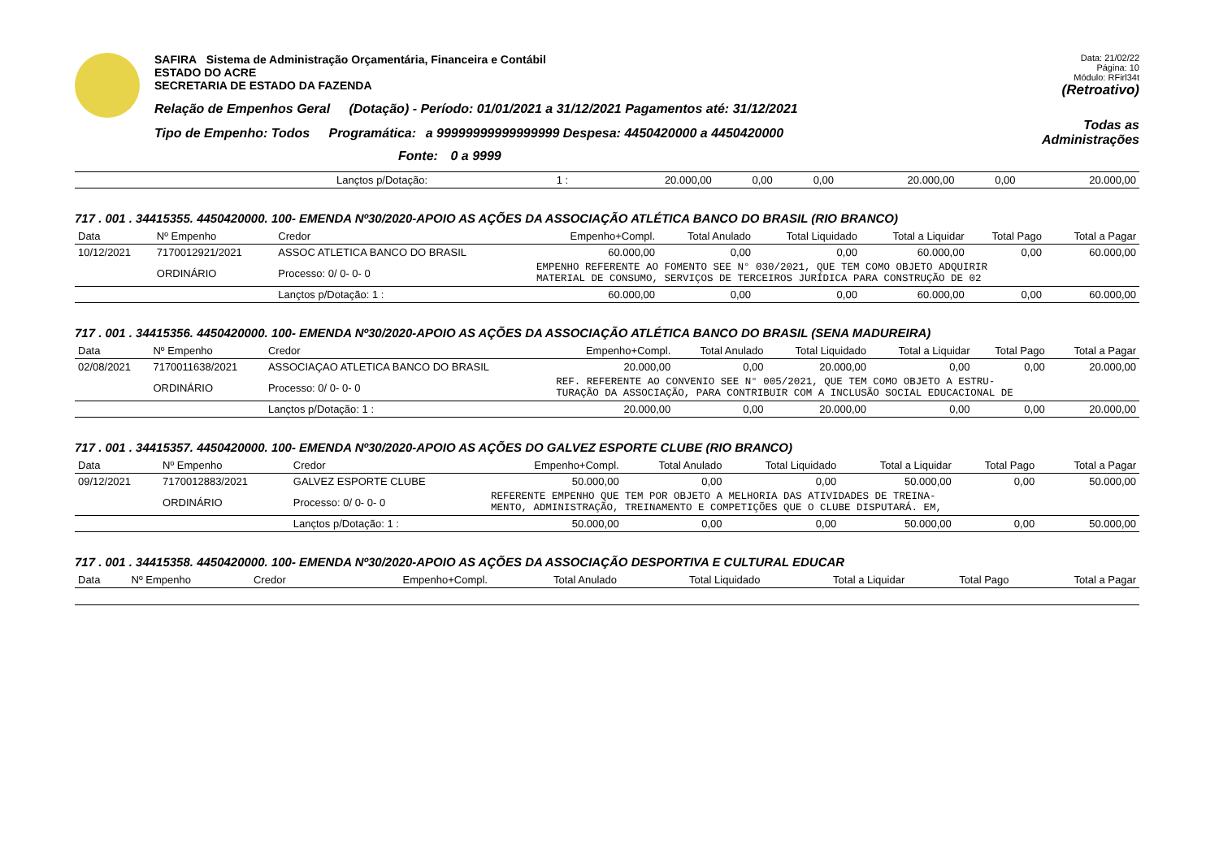SAFIRA Sistema de Administração Orçamentária, Financeira e Contábil
ESTADO DO ACRE
SECRETARIA DE ESTADO DA FAZENDA
Relação de Empenhos Geral (Dotação) - Período: 01/01/2021 a 31/12/2021 Pagamentos até: 31/12/2021
Tipo de Empenho: Todos Programática: a 99999999999999999 Despesa: 4450420000 a 4450420000
Fonte: 0 a 9999
Data: 21/02/22
Página: 10
Módulo: RFirl34t
(Retroativo)
Todas as Administrações
| | Lançtos p/Dotação: | 1 : | 20.000,00 | 0,00 | 0,00 | 20.000,00 | 0,00 | 20.000,00 |
717 . 001 . 34415355. 4450420000. 100- EMENDA Nº30/2020-APOIO AS AÇÕES DA ASSOCIAÇÃO ATLÉTICA BANCO DO BRASIL (RIO BRANCO)
| Data | Nº Empenho | Credor | Empenho+Compl. | Total Anulado | Total Liquidado | Total a Liquidar | Total Pago | Total a Pagar |
| --- | --- | --- | --- | --- | --- | --- | --- | --- |
| 10/12/2021 | 7170012921/2021 | ASSOC ATLETICA BANCO DO BRASIL | 60.000,00 | 0,00 | 0,00 | 60.000,00 | 0,00 | 60.000,00 |
| | ORDINÁRIO | Processo: 0/ 0- 0- 0 | EMPENHO REFERENTE AO FOMENTO SEE N° 030/2021, QUE TEM COMO OBJETO ADQUIRIR MATERIAL DE CONSUMO, SERVIÇOS DE TERCEIROS JURÍDICA PARA CONSTRUÇÃO DE 02 | | | | | |
| | | Lançtos p/Dotação: 1 : | 60.000,00 | 0,00 | 0,00 | 60.000,00 | 0,00 | 60.000,00 |
717 . 001 . 34415356. 4450420000. 100- EMENDA Nº30/2020-APOIO AS AÇÕES DA ASSOCIAÇÃO ATLÉTICA BANCO DO BRASIL (SENA MADUREIRA)
| Data | Nº Empenho | Credor | Empenho+Compl. | Total Anulado | Total Liquidado | Total a Liquidar | Total Pago | Total a Pagar |
| --- | --- | --- | --- | --- | --- | --- | --- | --- |
| 02/08/2021 | 7170011638/2021 | ASSOCIAÇAO ATLETICA BANCO DO BRASIL | 20.000,00 | 0,00 | 20.000,00 | 0,00 | 0,00 | 20.000,00 |
| | ORDINÁRIO | Processo: 0/ 0- 0- 0 | REF. REFERENTE AO CONVENIO SEE N° 005/2021, QUE TEM COMO OBJETO A ESTRU- TURAÇÃO DA ASSOCIAÇÃO, PARA CONTRIBUIR COM A INCLUSÃO SOCIAL EDUCACIONAL DE | | | | | |
| | | Lançtos p/Dotação: 1 : | 20.000,00 | 0,00 | 20.000,00 | 0,00 | 0,00 | 20.000,00 |
717 . 001 . 34415357. 4450420000. 100- EMENDA Nº30/2020-APOIO AS AÇÕES DO GALVEZ ESPORTE CLUBE (RIO BRANCO)
| Data | Nº Empenho | Credor | Empenho+Compl. | Total Anulado | Total Liquidado | Total a Liquidar | Total Pago | Total a Pagar |
| --- | --- | --- | --- | --- | --- | --- | --- | --- |
| 09/12/2021 | 7170012883/2021 | GALVEZ ESPORTE CLUBE | 50.000,00 | 0,00 | 0,00 | 50.000,00 | 0,00 | 50.000,00 |
| | ORDINÁRIO | Processo: 0/ 0- 0- 0 | REFERENTE EMPENHO QUE TEM POR OBJETO A MELHORIA DAS ATIVIDADES DE TREINA- MENTO, ADMINISTRAÇÃO, TREINAMENTO E COMPETIÇÕES QUE O CLUBE DISPUTARÁ. EM, | | | | | |
| | | Lançtos p/Dotação: 1 : | 50.000,00 | 0,00 | 0,00 | 50.000,00 | 0,00 | 50.000,00 |
717 . 001 . 34415358. 4450420000. 100- EMENDA Nº30/2020-APOIO AS AÇÕES DA ASSOCIAÇÃO DESPORTIVA E CULTURAL EDUCAR
| Data | Nº Empenho | Credor | Empenho+Compl. | Total Anulado | Total Liquidado | Total a Liquidar | Total Pago | Total a Pagar |
| --- | --- | --- | --- | --- | --- | --- | --- | --- |